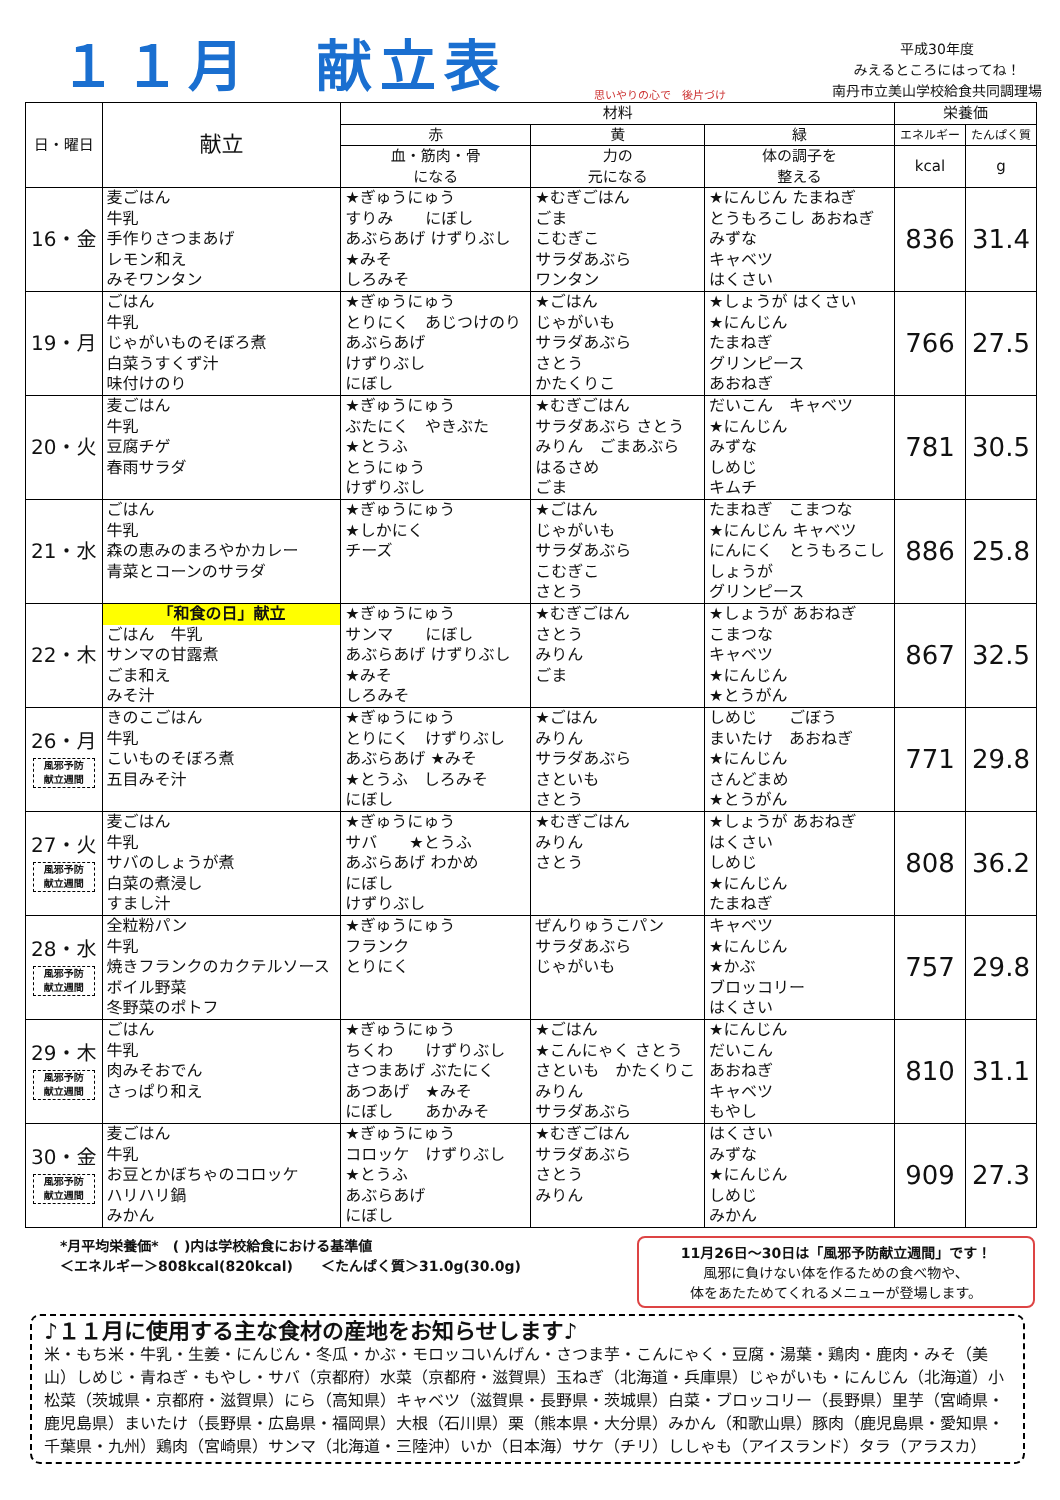１１月　献立表
思いやりの心で　後片づけ
平成30年度
みえるところにはってね！
南丹市立美山学校給食共同調理場
| 日・曜日 | 献立 | 材料 | | | 栄養価 | |
| --- | --- | --- | --- | --- | --- | --- |
| | | 赤 | 黄 | 緑 | エネルギー | たんぱく質 |
| | | 血・筋肉・骨 になる | 力の 元になる | 体の調子を 整える | kcal | g |
| 16・金 | 麦ごはん 牛乳 手作りさつまあげ レモン和え みそワンタン | ★ぎゅうにゅう すりみ にぼし あぶらあげ けずりぶし ★みそ しろみそ | ★むぎごはん ごま こむぎこ サラダあぶら ワンタン | ★にんじん たまねぎ とうもろこし あおねぎ みずな キャベツ はくさい | 836 | 31.4 |
| 19・月 | ごはん 牛乳 じゃがいものそぼろ煮 白菜うすくず汁 味付けのり | ★ぎゅうにゅう とりにく あじつけのり あぶらあげ けずりぶし にぼし | ★ごはん じゃがいも サラダあぶら さとう かたくりこ | ★しょうが はくさい ★にんじん たまねぎ グリンピース あおねぎ | 766 | 27.5 |
| 20・火 | 麦ごはん 牛乳 豆腐チゲ 春雨サラダ | ★ぎゅうにゅう ぶたにく やきぶた ★とうふ とうにゅう けずりぶし | ★むぎごはん サラダあぶら さとう みりん ごまあぶら はるさめ ごま | だいこん キャベツ ★にんじん みずな しめじ キムチ | 781 | 30.5 |
| 21・水 | ごはん 牛乳 森の恵みのまろやかカレー 青菜とコーンのサラダ | ★ぎゅうにゅう ★しかにく チーズ | ★ごはん じゃがいも サラダあぶら こむぎこ さとう | たまねぎ こまつな ★にんじん キャベツ にんにく とうもろこし しょうが グリンピース | 886 | 25.8 |
| 22・木 | 「和食の日」献立 ごはん 牛乳 サンマの甘露煮 ごま和え みそ汁 | ★ぎゅうにゅう サンマ にぼし あぶらあげ けずりぶし ★みそ しろみそ | ★むぎごはん さとう みりん ごま | ★しょうが あおねぎ こまつな キャベツ ★にんじん ★とうがん | 867 | 32.5 |
| 26・月 風邪予防 献立週間 | きのこごはん 牛乳 こいものそぼろ煮 五目みそ汁 | ★ぎゅうにゅう とりにく けずりぶし あぶらあげ ★みそ ★とうふ しろみそ にぼし | ★ごはん みりん サラダあぶら さといも さとう | しめじ ごぼう まいたけ あおねぎ ★にんじん さんどまめ ★とうがん | 771 | 29.8 |
| 27・火 風邪予防 献立週間 | 麦ごはん 牛乳 サバのしょうが煮 白菜の煮浸し すまし汁 | ★ぎゅうにゅう サバ ★とうふ あぶらあげ わかめ にぼし けずりぶし | ★むぎごはん みりん さとう | ★しょうが あおねぎ はくさい しめじ ★にんじん たまねぎ | 808 | 36.2 |
| 28・水 風邪予防 献立週間 | 全粒粉パン 牛乳 焼きフランクのカクテルソース ボイル野菜 冬野菜のポトフ | ★ぎゅうにゅう フランク とりにく | ぜんりゅうこパン サラダあぶら じゃがいも | キャベツ ★にんじん ★かぶ ブロッコリー はくさい | 757 | 29.8 |
| 29・木 風邪予防 献立週間 | ごはん 牛乳 肉みそおでん さっぱり和え | ★ぎゅうにゅう ちくわ けずりぶし さつまあげ ぶたにく あつあげ ★みそ にぼし あかみそ | ★ごはん ★こんにゃく さとう さといも かたくりこ みりん サラダあぶら | ★にんじん だいこん あおねぎ キャベツ もやし | 810 | 31.1 |
| 30・金 風邪予防 献立週間 | 麦ごはん 牛乳 お豆とかぼちゃのコロッケ ハリハリ鍋 みかん | ★ぎゅうにゅう コロッケ けずりぶし ★とうふ あぶらあげ にぼし | ★むぎごはん サラダあぶら さとう みりん | はくさい みずな ★にんじん しめじ みかん | 909 | 27.3 |
*月平均栄養価*　( )内は学校給食における基準値
＜エネルギー＞808kcal(820kcal)　　＜たんぱく質＞31.0g(30.0g)
11月26日～30日は「風邪予防献立週間」です！
風邪に負けない体を作るための食べ物や、
体をあたためてくれるメニューが登場します。
♪１１月に使用する主な食材の産地をお知らせします♪
米・もち米・牛乳・生姜・にんじん・冬瓜・かぶ・モロッコいんげん・さつま芋・こんにゃく・豆腐・湯葉・鶏肉・鹿肉・みそ（美山）しめじ・青ねぎ・もやし・サバ（京都府）水菜（京都府・滋賀県）玉ねぎ（北海道・兵庫県）じゃがいも・にんじん（北海道）小松菜（茨城県・京都府・滋賀県）にら（高知県）キャベツ（滋賀県・長野県・茨城県）白菜・ブロッコリー（長野県）里芋（宮崎県・鹿児島県）まいたけ（長野県・広島県・福岡県）大根（石川県）栗（熊本県・大分県）みかん（和歌山県）豚肉（鹿児島県・愛知県・千葉県・九州）鶏肉（宮崎県）サンマ（北海道・三陸沖）いか（日本海）サケ（チリ）ししゃも（アイスランド）タラ（アラスカ）